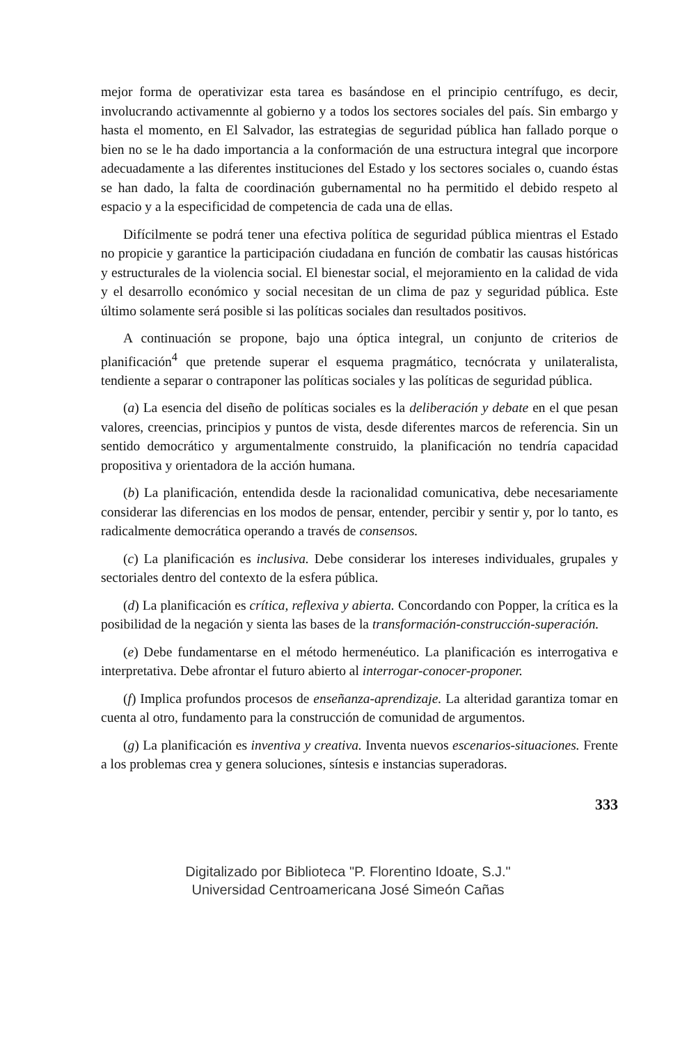mejor forma de operativizar esta tarea es basándose en el principio centrífugo, es decir, involucrando activamennte al gobierno y a todos los sectores sociales del país. Sin embargo y hasta el momento, en El Salvador, las estrategias de seguridad pública han fallado porque o bien no se le ha dado importancia a la conformación de una estructura integral que incorpore adecuadamente a las diferentes instituciones del Estado y los sectores sociales o, cuando éstas se han dado, la falta de coordinación gubernamental no ha permitido el debido respeto al espacio y a la especificidad de competencia de cada una de ellas.
Difícilmente se podrá tener una efectiva política de seguridad pública mientras el Estado no propicie y garantice la participación ciudadana en función de combatir las causas históricas y estructurales de la violencia social. El bienestar social, el mejoramiento en la calidad de vida y el desarrollo económico y social necesitan de un clima de paz y seguridad pública. Este último solamente será posible si las políticas sociales dan resultados positivos.
A continuación se propone, bajo una óptica integral, un conjunto de criterios de planificación<sup>4</sup> que pretende superar el esquema pragmático, tecnócrata y unilateralista, tendiente a separar o contraponer las políticas sociales y las políticas de seguridad pública.
(a) La esencia del diseño de políticas sociales es la deliberación y debate en el que pesan valores, creencias, principios y puntos de vista, desde diferentes marcos de referencia. Sin un sentido democrático y argumentalmente construido, la planificación no tendría capacidad propositiva y orientadora de la acción humana.
(b) La planificación, entendida desde la racionalidad comunicativa, debe necesariamente considerar las diferencias en los modos de pensar, entender, percibir y sentir y, por lo tanto, es radicalmente democrática operando a través de consensos.
(c) La planificación es inclusiva. Debe considerar los intereses individuales, grupales y sectoriales dentro del contexto de la esfera pública.
(d) La planificación es crítica, reflexiva y abierta. Concordando con Popper, la crítica es la posibilidad de la negación y sienta las bases de la transformación-construcción-superación.
(e) Debe fundamentarse en el método hermenéutico. La planificación es interrogativa e interpretativa. Debe afrontar el futuro abierto al interrogar-conocer-proponer.
(f) Implica profundos procesos de enseñanza-aprendizaje. La alteridad garantiza tomar en cuenta al otro, fundamento para la construcción de comunidad de argumentos.
(g) La planificación es inventiva y creativa. Inventa nuevos escenarios-situaciones. Frente a los problemas crea y genera soluciones, síntesis e instancias superadoras.
333
Digitalizado por Biblioteca "P. Florentino Idoate, S.J."
Universidad Centroamericana José Simeón Cañas